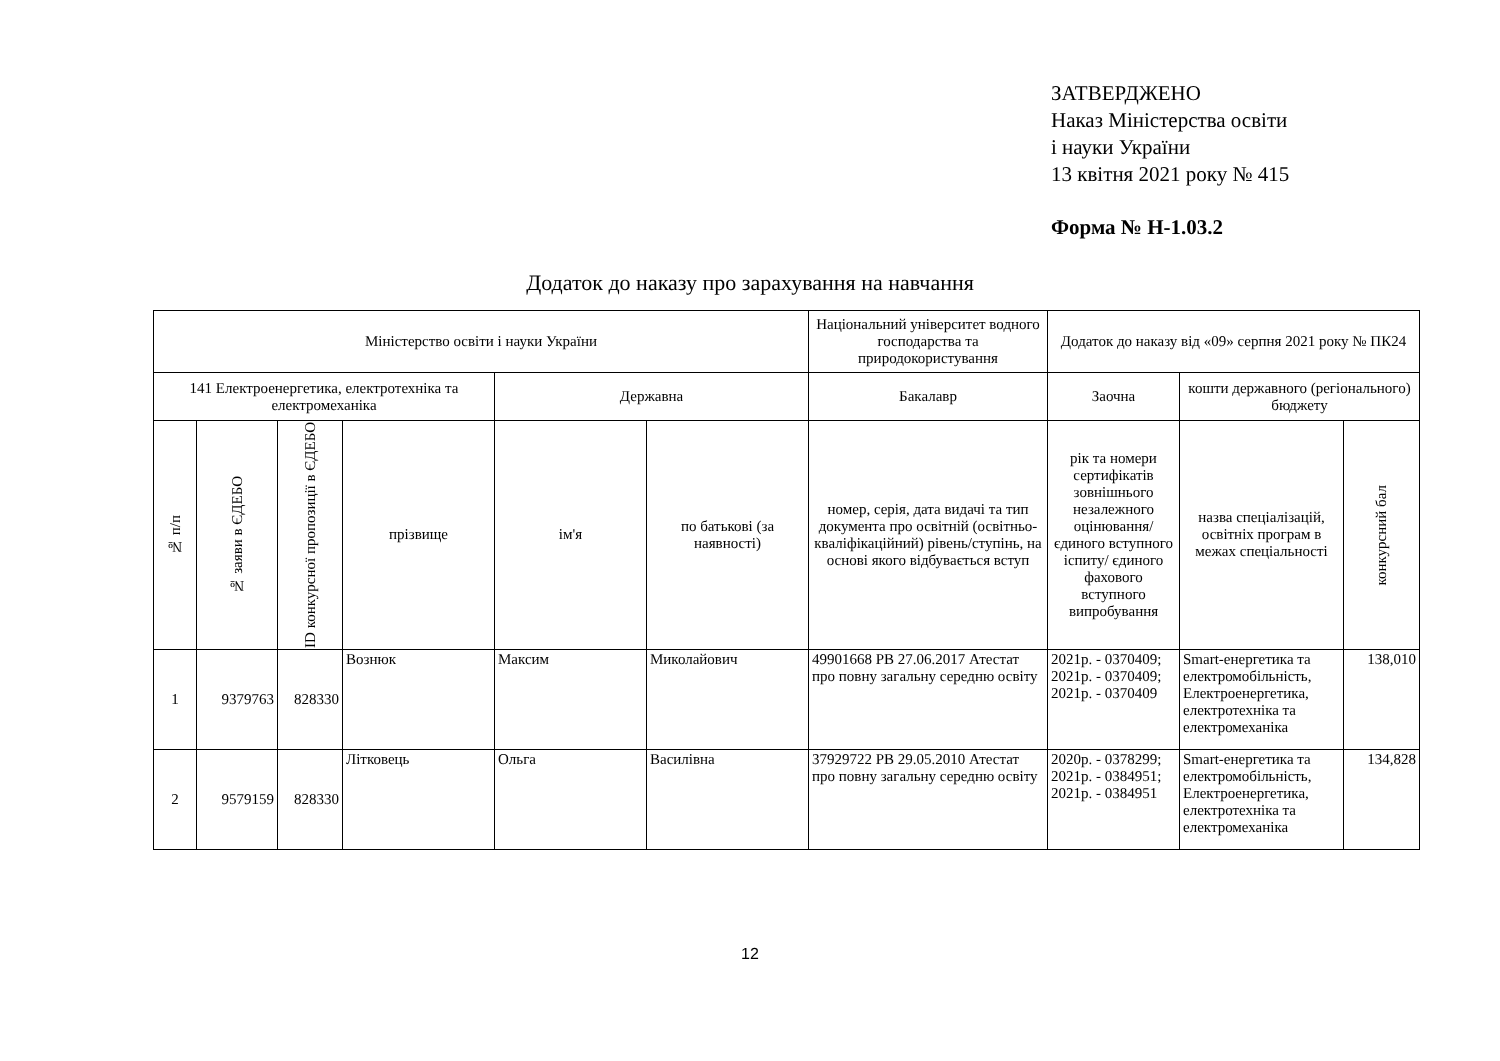ЗАТВЕРДЖЕНО
Наказ Міністерства освіти
і науки України
13 квітня 2021 року № 415
Форма № Н-1.03.2
Додаток до наказу про зарахування на навчання
| Міністерство освіти і науки України | | | | | | Національний університет водного господарства та природокористування | Додаток до наказу від «09» серпня 2021 року № ПК24 | | |
| 141 Електроенергетика, електротехніка та електромеханіка | | | | Державна | | Бакалавр | Заочна | кошти державного (регіонального) бюджету | |
| № п/п | № заяви в ЄДЕБО | ID конкурсної пропозиції в ЄДЕБО | прізвище | ім'я | по батькові (за наявності) | номер, серія, дата видачі та тип документа про освітній (освітньо-кваліфікаційний) рівень/ступінь, на основі якого відбувається вступ | рік та номери сертифікатів зовнішнього незалежного оцінювання/ єдиного вступного іспиту/ єдиного фахового вступного випробування | назва спеціалізацій, освітніх програм в межах спеціальності | конкурсний бал |
| 1 | 9379763 | 828330 | Вознюк | Максим | Миколайович | 49901668 PB 27.06.2017 Атестат про повну загальну середню освіту | 2021р. - 0370409; 2021р. - 0370409; 2021р. - 0370409 | Smart-енергетика та електромобільність, Електроенергетика, електротехніка та електромеханіка | 138,010 |
| 2 | 9579159 | 828330 | Літковець | Ольга | Василівна | 37929722 PB 29.05.2010 Атестат про повну загальну середню освіту | 2020р. - 0378299; 2021р. - 0384951; 2021р. - 0384951 | Smart-енергетика та електромобільність, Електроенергетика, електротехніка та електромеханіка | 134,828 |
12